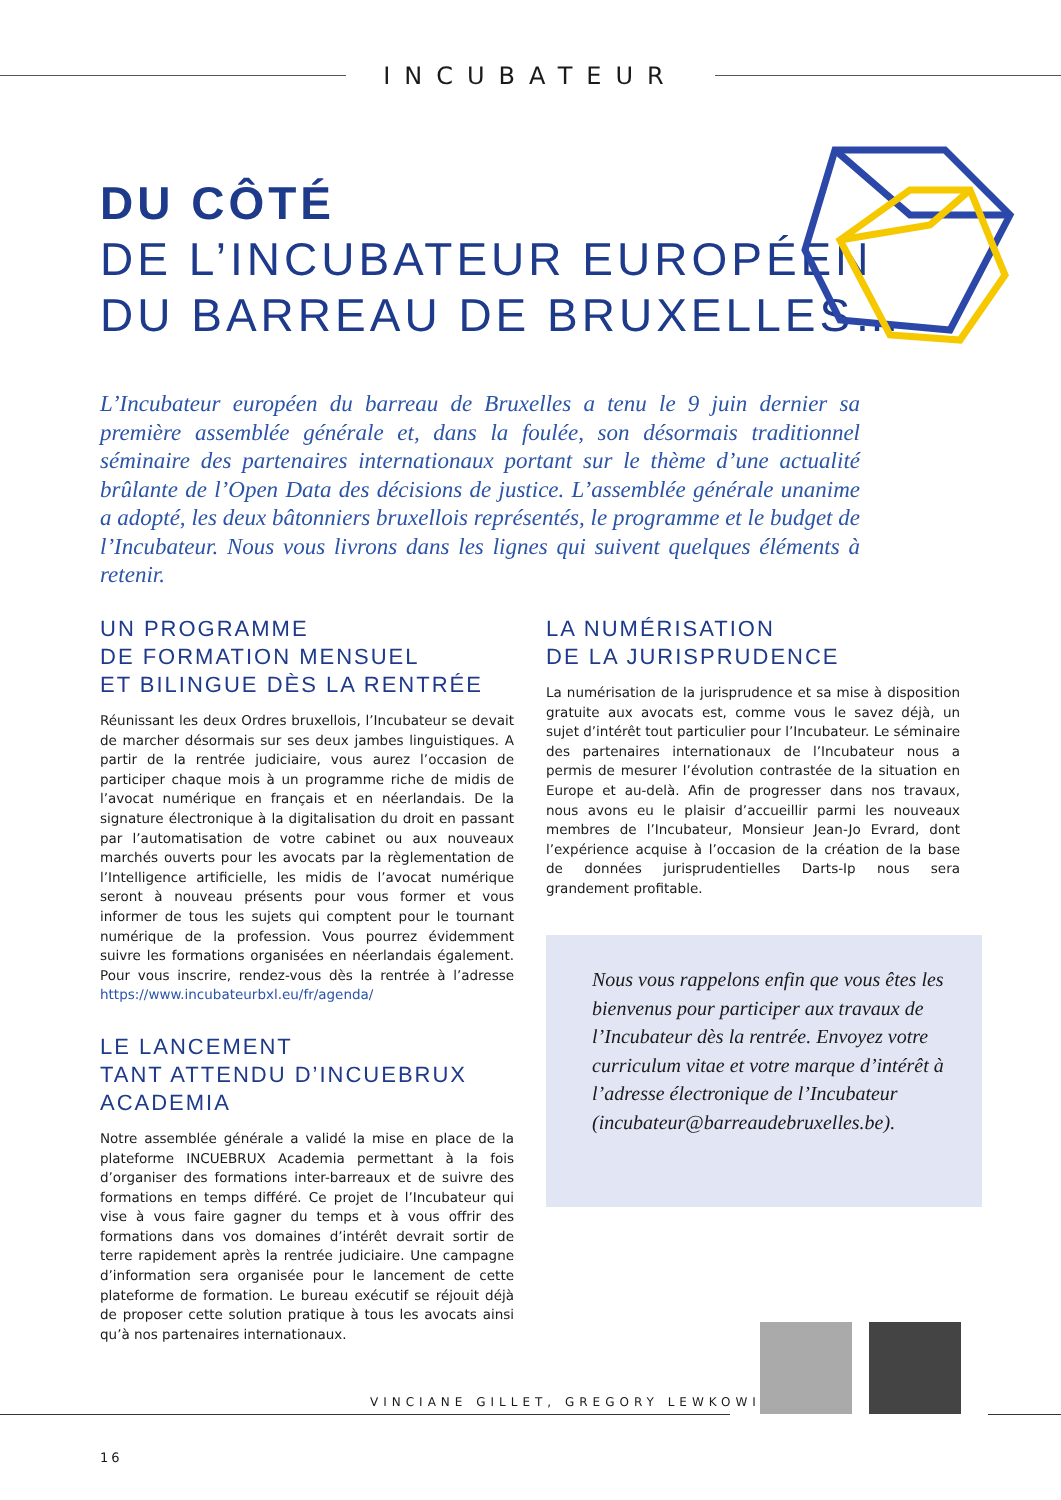INCUBATEUR
DU CÔTÉ
DE L’INCUBATEUR EUROPÉEN
DU BARREAU DE BRUXELLES…
L’Incubateur européen du barreau de Bruxelles a tenu le 9 juin dernier sa première assemblée générale et, dans la foulée, son désormais traditionnel séminaire des partenaires internationaux portant sur le thème d’une actualité brûlante de l’Open Data des décisions de justice. L’assemblée générale unanime a adopté, les deux bâtonniers bruxellois représentés, le programme et le budget de l’Incubateur. Nous vous livrons dans les lignes qui suivent quelques éléments à retenir.
UN PROGRAMME
DE FORMATION MENSUEL
ET BILINGUE DÈS LA RENTRÉE
Réunissant les deux Ordres bruxellois, l’Incubateur se devait de marcher désormais sur ses deux jambes linguistiques. A partir de la rentrée judiciaire, vous aurez l’occasion de participer chaque mois à un programme riche de midis de l’avocat numérique en français et en néerlandais. De la signature électronique à la digitalisation du droit en passant par l’automatisation de votre cabinet ou aux nouveaux marchés ouverts pour les avocats par la règlementation de l’Intelligence artificielle, les midis de l’avocat numérique seront à nouveau présents pour vous former et vous informer de tous les sujets qui comptent pour le tournant numérique de la profession. Vous pourrez évidemment suivre les formations organisées en néerlandais également. Pour vous inscrire, rendez-vous dès la rentrée à l’adresse https://www.incubateurbxl.eu/fr/agenda/
LE LANCEMENT
TANT ATTENDU D’INCUEBRUX
ACADEMIA
Notre assemblée générale a validé la mise en place de la plateforme INCUEBRUX Academia permettant à la fois d’organiser des formations inter-barreaux et de suivre des formations en temps différé. Ce projet de l’Incubateur qui vise à vous faire gagner du temps et à vous offrir des formations dans vos domaines d’intérêt devrait sortir de terre rapidement après la rentrée judiciaire. Une campagne d’information sera organisée pour le lancement de cette plateforme de formation. Le bureau exécutif se réjouit déjà de proposer cette solution pratique à tous les avocats ainsi qu’à nos partenaires internationaux.
LA NUMÉRISATION
DE LA JURISPRUDENCE
La numérisation de la jurisprudence et sa mise à disposition gratuite aux avocats est, comme vous le savez déjà, un sujet d’intérêt tout particulier pour l’Incubateur. Le séminaire des partenaires internationaux de l’Incubateur nous a permis de mesurer l’évolution contrastée de la situation en Europe et au-delà. Afin de progresser dans nos travaux, nous avons eu le plaisir d’accueillir parmi les nouveaux membres de l’Incubateur, Monsieur Jean-Jo Evrard, dont l’expérience acquise à l’occasion de la création de la base de données jurisprudentielles Darts-Ip nous sera grandement profitable.
Nous vous rappelons enfin que vous êtes les bienvenus pour participer aux travaux de l’Incubateur dès la rentrée. Envoyez votre curriculum vitae et votre marque d’intérêt à l’adresse électronique de l’Incubateur (incubateur@barreaudebruxelles.be).
VINCIANE GILLET, GREGORY LEWKOWICZ
16